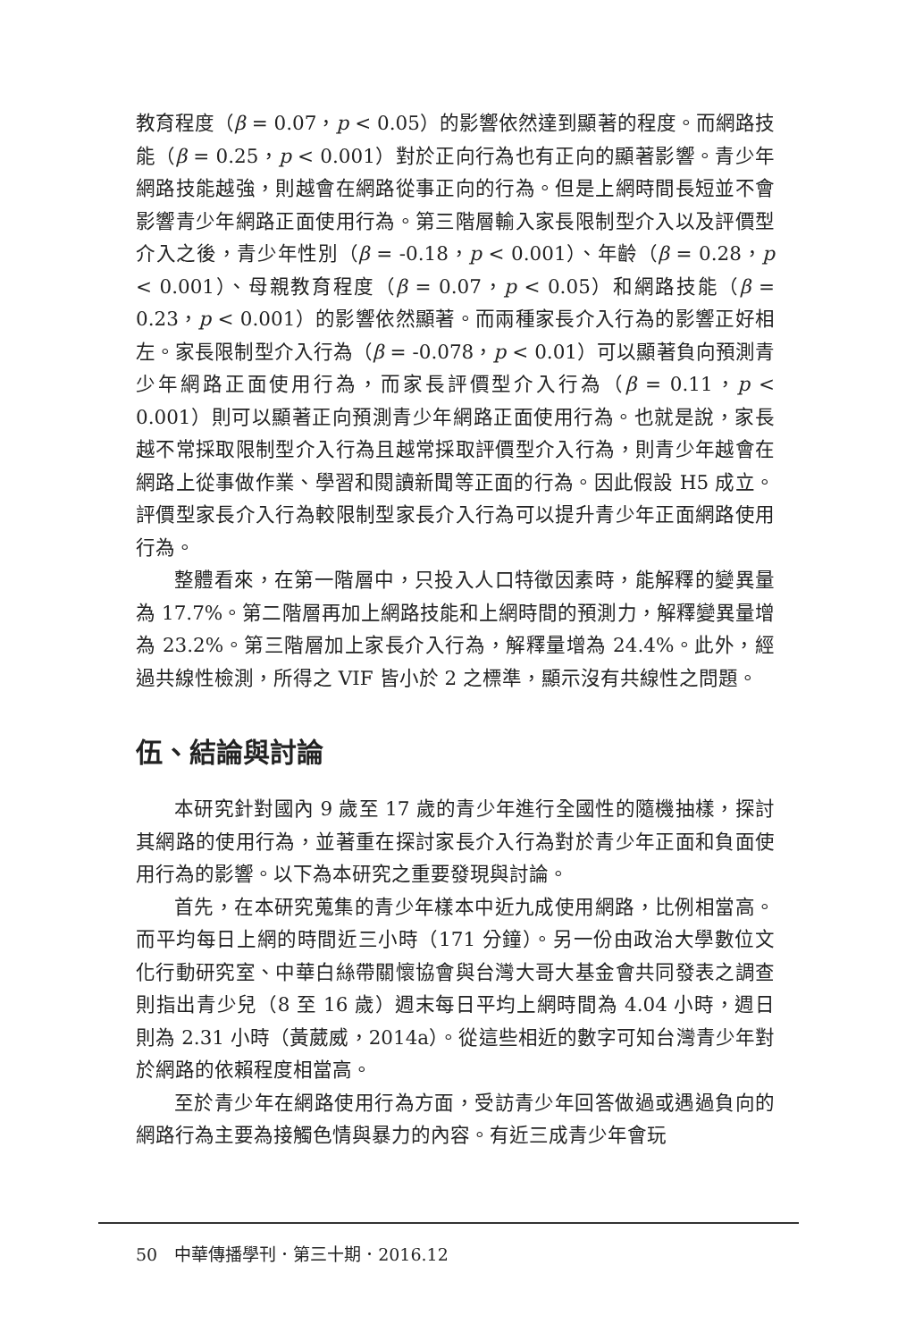教育程度（β = 0.07，p < 0.05）的影響依然達到顯著的程度。而網路技能（β = 0.25，p < 0.001）對於正向行為也有正向的顯著影響。青少年網路技能越強，則越會在網路從事正向的行為。但是上網時間長短並不會影響青少年網路正面使用行為。第三階層輸入家長限制型介入以及評價型介入之後，青少年性別（β = -0.18，p < 0.001）、年齡（β = 0.28，p < 0.001）、母親教育程度（β = 0.07，p < 0.05）和網路技能（β = 0.23，p < 0.001）的影響依然顯著。而兩種家長介入行為的影響正好相左。家長限制型介入行為（β = -0.078，p < 0.01）可以顯著負向預測青少年網路正面使用行為，而家長評價型介入行為（β = 0.11，p < 0.001）則可以顯著正向預測青少年網路正面使用行為。也就是說，家長越不常採取限制型介入行為且越常採取評價型介入行為，則青少年越會在網路上從事做作業、學習和閱讀新聞等正面的行為。因此假設 H5 成立。評價型家長介入行為較限制型家長介入行為可以提升青少年正面網路使用行為。
整體看來，在第一階層中，只投入人口特徵因素時，能解釋的變異量為 17.7%。第二階層再加上網路技能和上網時間的預測力，解釋變異量增為 23.2%。第三階層加上家長介入行為，解釋量增為 24.4%。此外，經過共線性檢測，所得之 VIF 皆小於 2 之標準，顯示沒有共線性之問題。
伍、結論與討論
本研究針對國內 9 歲至 17 歲的青少年進行全國性的隨機抽樣，探討其網路的使用行為，並著重在探討家長介入行為對於青少年正面和負面使用行為的影響。以下為本研究之重要發現與討論。
首先，在本研究蒐集的青少年樣本中近九成使用網路，比例相當高。而平均每日上網的時間近三小時（171 分鐘）。另一份由政治大學數位文化行動研究室、中華白絲帶關懷協會與台灣大哥大基金會共同發表之調查則指出青少兒（8 至 16 歲）週末每日平均上網時間為 4.04 小時，週日則為 2.31 小時（黃葳威，2014a）。從這些相近的數字可知台灣青少年對於網路的依賴程度相當高。
至於青少年在網路使用行為方面，受訪青少年回答做過或遇過負向的網路行為主要為接觸色情與暴力的內容。有近三成青少年會玩
50　中華傳播學刊．第三十期．2016.12